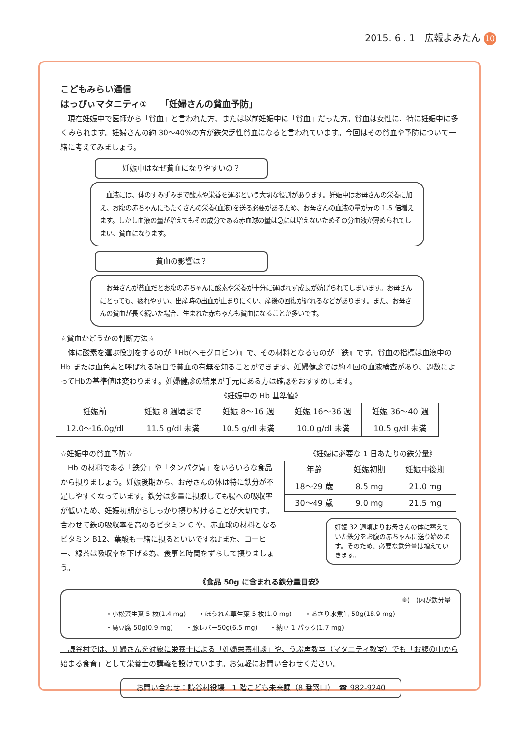2015. 6 . 1　広報よみたん 10
こどもみらい通信
はっぴぃマタニティ①　　「妊婦さんの貧血予防」
　現在妊娠中で医師から「貧血」と言われた方、または以前妊娠中に「貧血」だった方。貧血は女性に、特に妊娠中に多くみられます。妊婦さんの約 30～40%の方が鉄欠乏性貧血になると言われています。今回はその貧血や予防について一緒に考えてみましょう。
妊娠中はなぜ貧血になりやすいの？
　血液には、体のすみずみまで酸素や栄養を運ぶという大切な役割があります。妊娠中はお母さんの栄養に加え、お腹の赤ちゃんにもたくさんの栄養(血液)を送る必要があるため、お母さんの血液の量が元の 1.5 倍増えます。しかし血液の量が増えてもその成分である赤血球の量は急には増えないためその分血液が薄められてしまい、貧血になります。
貧血の影響は？
　お母さんが貧血だとお腹の赤ちゃんに酸素や栄養が十分に運ばれず成長が妨げられてしまいます。お母さんにとっても、疲れやすい、出産時の出血が止まりにくい、産後の回復が遅れるなどがあります。また、お母さんの貧血が長く続いた場合、生まれた赤ちゃんも貧血になることが多いです。
☆貧血かどうかの判断方法☆
　体に酸素を運ぶ役割をするのが『Hb(ヘモグロビン)』で、その材料となるものが『鉄』です。貧血の指標は血液中の Hb または血色素と呼ばれる項目で貧血の有無を知ることができます。妊婦健診では約４回の血液検査があり、週数によってHbの基準値は変わります。妊婦健診の結果が手元にある方は確認をおすすめします。
《妊娠中の Hb 基準値》
| 妊娠前 | 妊娠 8 週頃まで | 妊娠 8～16 週 | 妊娠 16～36 週 | 妊娠 36～40 週 |
| --- | --- | --- | --- | --- |
| 12.0～16.0g/dl | 11.5 g/dl 未満 | 10.5 g/dl 未満 | 10.0 g/dl 未満 | 10.5 g/dl 未満 |
☆妊娠中の貧血予防☆
　Hb の材料である「鉄分」や「タンパク質」をいろいろな食品から摂りましょう。妊娠後期から、お母さんの体は特に鉄分が不足しやすくなっています。鉄分は多量に摂取しても腸への吸収率が低いため、妊娠初期からしっかり摂り続けることが大切です。合わせて鉄の吸収率を高めるビタミン C や、赤血球の材料となるビタミン B12、葉酸も一緒に摂るといいですね♪また、コーヒー、緑茶は吸収率を下げる為、食事と時間をずらして摂りましょう。
《妊婦に必要な 1 日あたりの鉄分量》
| 年齢 | 妊娠初期 | 妊娠中後期 |
| --- | --- | --- |
| 18～29 歳 | 8.5 mg | 21.0 mg |
| 30～49 歳 | 9.0 mg | 21.5 mg |
妊娠 32 週頃よりお母さんの体に蓄えていた鉄分をお腹の赤ちゃんに送り始めます。そのため、必要な鉄分量は増えていきます。
《食品 50g に含まれる鉄分量目安》
※(　)内が鉄分量
・小松菜生葉 5 枚(1.4 mg)　　・ほうれん草生葉 5 枚(1.0 mg)　　・あさり水煮缶 50g(18.9 mg)
・島豆腐 50g(0.9 mg)　　・豚レバー50g(6.5 mg)　　・納豆 1 パック(1.7 mg)
　読谷村では、妊婦さんを対象に栄養士による「妊婦栄養相談」や、うぶ声教室（マタニティ教室）でも「お腹の中から始まる食育」として栄養士の講義を設けています。お気軽にお問い合わせください。
お問い合わせ：読谷村役場　1 階こども未来課（8 番窓口）　☎ 982-9240